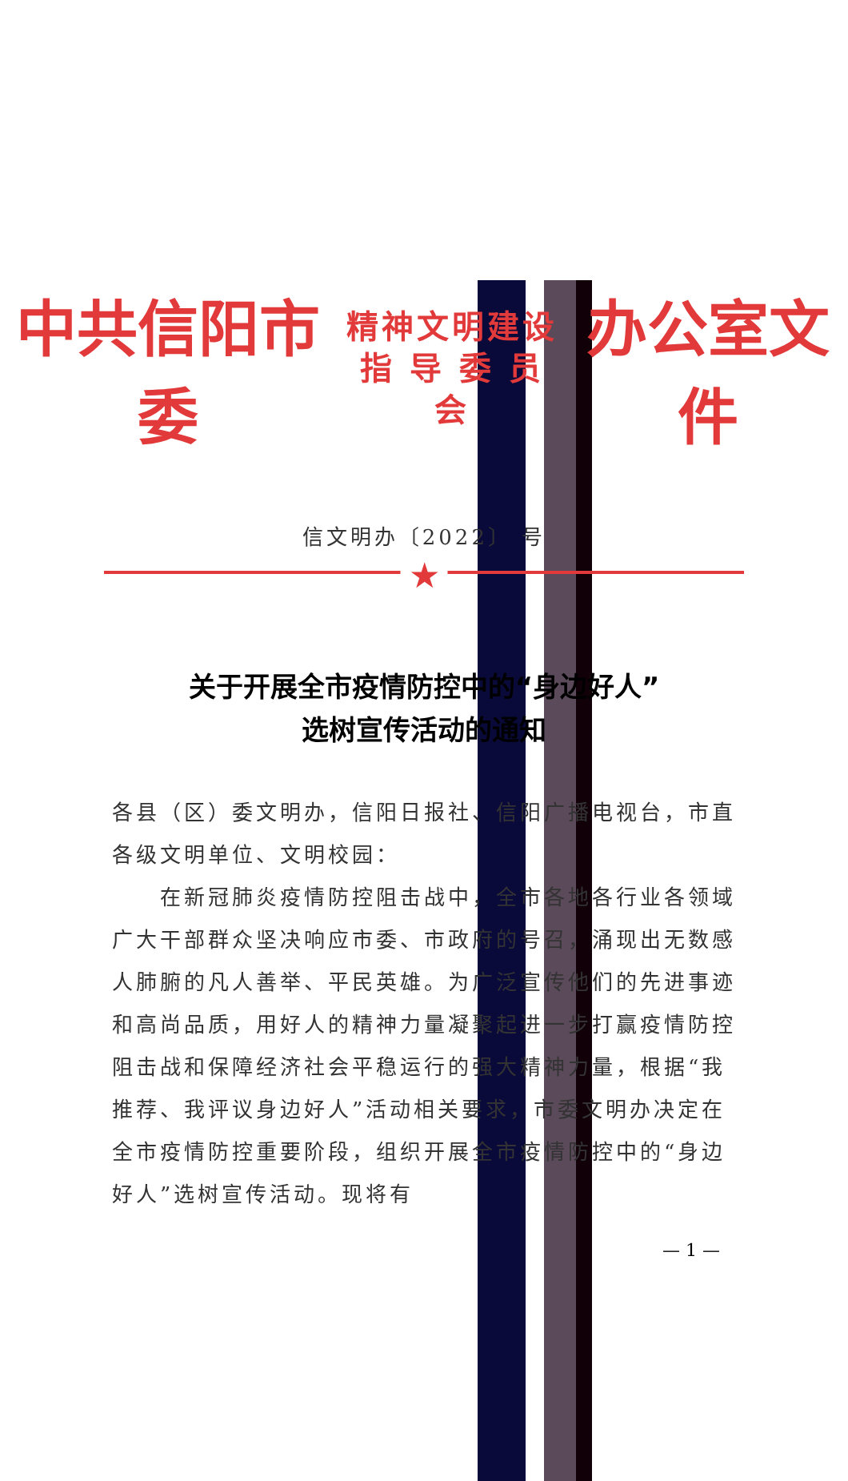中共信阳市委 精神文明建设
指 导 委 员 会 办公室文件
信文明办〔2022〕 号
★
关于开展全市疫情防控中的“身边好人”
选树宣传活动的通知
各县（区）委文明办，信阳日报社、信阳广播电视台，市直各级文明单位、文明校园：
　　在新冠肺炎疫情防控阻击战中，全市各地各行业各领域广大干部群众坚决响应市委、市政府的号召，涌现出无数感人肺腑的凡人善举、平民英雄。为广泛宣传他们的先进事迹和高尚品质，用好人的精神力量凝聚起进一步打赢疫情防控阻击战和保障经济社会平稳运行的强大精神力量，根据“我推荐、我评议身边好人”活动相关要求，市委文明办决定在全市疫情防控重要阶段，组织开展全市疫情防控中的“身边好人”选树宣传活动。现将有
— 1 —